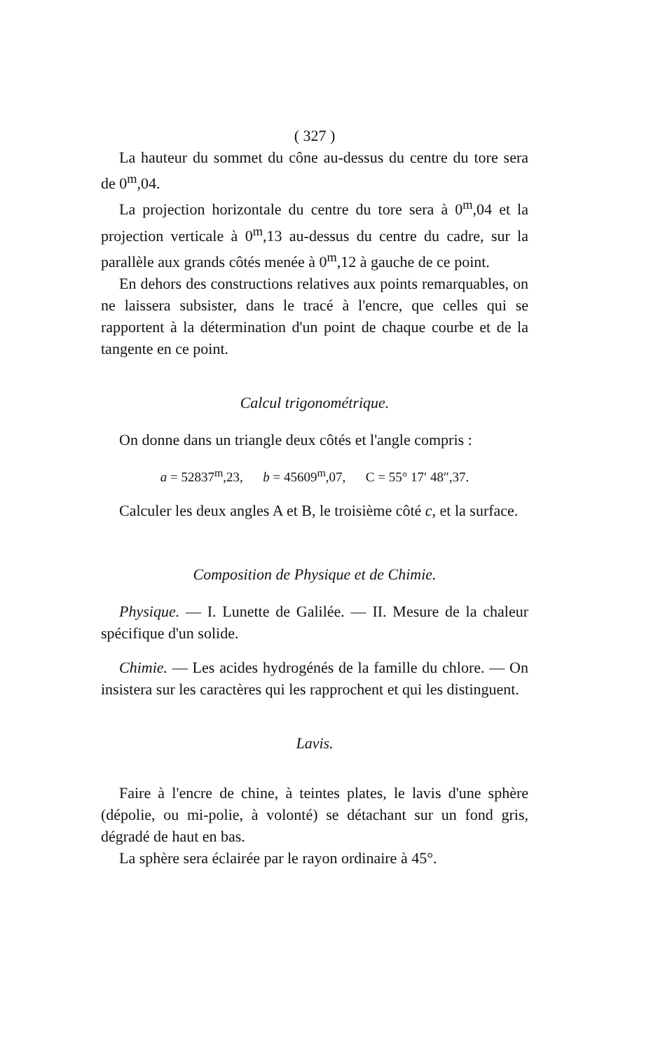( 327 )
La hauteur du sommet du cône au-dessus du centre du tore sera de 0<sup>m</sup>,04.
La projection horizontale du centre du tore sera à 0<sup>m</sup>,04 et la projection verticale à 0<sup>m</sup>,13 au-dessus du centre du cadre, sur la parallèle aux grands côtés menée à 0<sup>m</sup>,12 à gauche de ce point.
En dehors des constructions relatives aux points remarquables, on ne laissera subsister, dans le tracé à l'encre, que celles qui se rapportent à la détermination d'un point de chaque courbe et de la tangente en ce point.
Calcul trigonométrique.
On donne dans un triangle deux côtés et l'angle compris :
a = 52837<sup>m</sup>,23, b = 45609<sup>m</sup>,07, C = 55° 17′ 48″,37.
Calculer les deux angles A et B, le troisième côté c, et la surface.
Composition de Physique et de Chimie.
Physique. — I. Lunette de Galilée. — II. Mesure de la chaleur spécifique d'un solide.
Chimie. — Les acides hydrogénés de la famille du chlore. — On insistera sur les caractères qui les rapprochent et qui les distinguent.
Lavis.
Faire à l'encre de chine, à teintes plates, le lavis d'une sphère (dépolie, ou mi-polie, à volonté) se détachant sur un fond gris, dégradé de haut en bas.
La sphère sera éclairée par le rayon ordinaire à 45°.